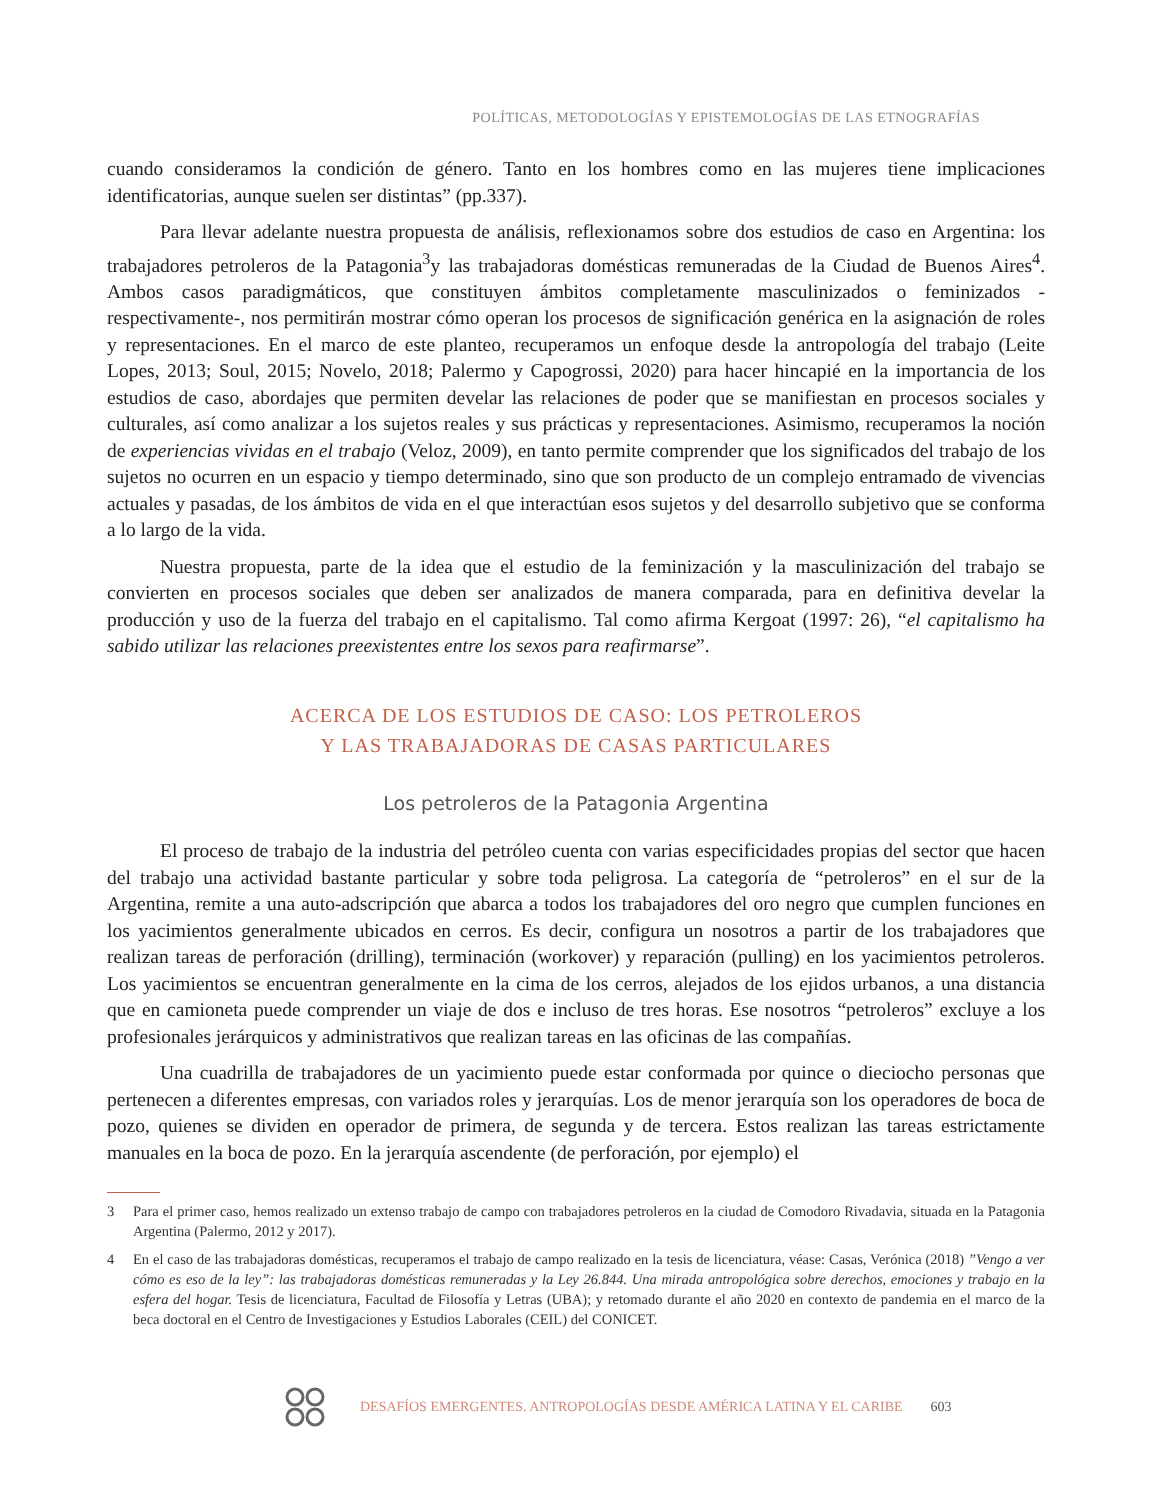POLÍTICAS, METODOLOGÍAS Y EPISTEMOLOGÍAS DE LAS ETNOGRAFÍAS
cuando consideramos la condición de género. Tanto en los hombres como en las mujeres tiene implicaciones identificatorias, aunque suelen ser distintas” (pp.337).
Para llevar adelante nuestra propuesta de análisis, reflexionamos sobre dos estudios de caso en Argentina: los trabajadores petroleros de la Patagonia<sup>3</sup>y las trabajadoras domésticas remuneradas de la Ciudad de Buenos Aires<sup>4</sup>. Ambos casos paradigmáticos, que constituyen ámbitos completamente masculinizados o feminizados -respectivamente-, nos permitirán mostrar cómo operan los procesos de significación genérica en la asignación de roles y representaciones. En el marco de este planteo, recuperamos un enfoque desde la antropología del trabajo (Leite Lopes, 2013; Soul, 2015; Novelo, 2018; Palermo y Capogrossi, 2020) para hacer hincapié en la importancia de los estudios de caso, abordajes que permiten develar las relaciones de poder que se manifiestan en procesos sociales y culturales, así como analizar a los sujetos reales y sus prácticas y representaciones. Asimismo, recuperamos la noción de experiencias vividas en el trabajo (Veloz, 2009), en tanto permite comprender que los significados del trabajo de los sujetos no ocurren en un espacio y tiempo determinado, sino que son producto de un complejo entramado de vivencias actuales y pasadas, de los ámbitos de vida en el que interactúan esos sujetos y del desarrollo subjetivo que se conforma a lo largo de la vida.
Nuestra propuesta, parte de la idea que el estudio de la feminización y la masculinización del trabajo se convierten en procesos sociales que deben ser analizados de manera comparada, para en definitiva develar la producción y uso de la fuerza del trabajo en el capitalismo. Tal como afirma Kergoat (1997: 26), “el capitalismo ha sabido utilizar las relaciones preexistentes entre los sexos para reafirmarse”.
ACERCA DE LOS ESTUDIOS DE CASO: LOS PETROLEROS
Y LAS TRABAJADORAS DE CASAS PARTICULARES
Los petroleros de la Patagonia Argentina
El proceso de trabajo de la industria del petróleo cuenta con varias especificidades propias del sector que hacen del trabajo una actividad bastante particular y sobre toda peligrosa. La categoría de “petroleros” en el sur de la Argentina, remite a una auto-adscripción que abarca a todos los trabajadores del oro negro que cumplen funciones en los yacimientos generalmente ubicados en cerros. Es decir, configura un nosotros a partir de los trabajadores que realizan tareas de perforación (drilling), terminación (workover) y reparación (pulling) en los yacimientos petroleros. Los yacimientos se encuentran generalmente en la cima de los cerros, alejados de los ejidos urbanos, a una distancia que en camioneta puede comprender un viaje de dos e incluso de tres horas. Ese nosotros “petroleros” excluye a los profesionales jerárquicos y administrativos que realizan tareas en las oficinas de las compañías.
Una cuadrilla de trabajadores de un yacimiento puede estar conformada por quince o dieciocho personas que pertenecen a diferentes empresas, con variados roles y jerarquías. Los de menor jerarquía son los operadores de boca de pozo, quienes se dividen en operador de primera, de segunda y de tercera. Estos realizan las tareas estrictamente manuales en la boca de pozo. En la jerarquía ascendente (de perforación, por ejemplo) el
3 Para el primer caso, hemos realizado un extenso trabajo de campo con trabajadores petroleros en la ciudad de Comodoro Rivadavia, situada en la Patagonia Argentina (Palermo, 2012 y 2017).
4 En el caso de las trabajadoras domésticas, recuperamos el trabajo de campo realizado en la tesis de licenciatura, véase: Casas, Verónica (2018) ”Vengo a ver cómo es eso de la ley”: las trabajadoras domésticas remuneradas y la Ley 26.844. Una mirada antropológica sobre derechos, emociones y trabajo en la esfera del hogar. Tesis de licenciatura, Facultad de Filosofía y Letras (UBA); y retomado durante el año 2020 en contexto de pandemia en el marco de la beca doctoral en el Centro de Investigaciones y Estudios Laborales (CEIL) del CONICET.
DESAFÍOS EMERGENTES. ANTROPOLOGÍAS DESDE AMÉRICA LATINA Y EL CARIBE 603